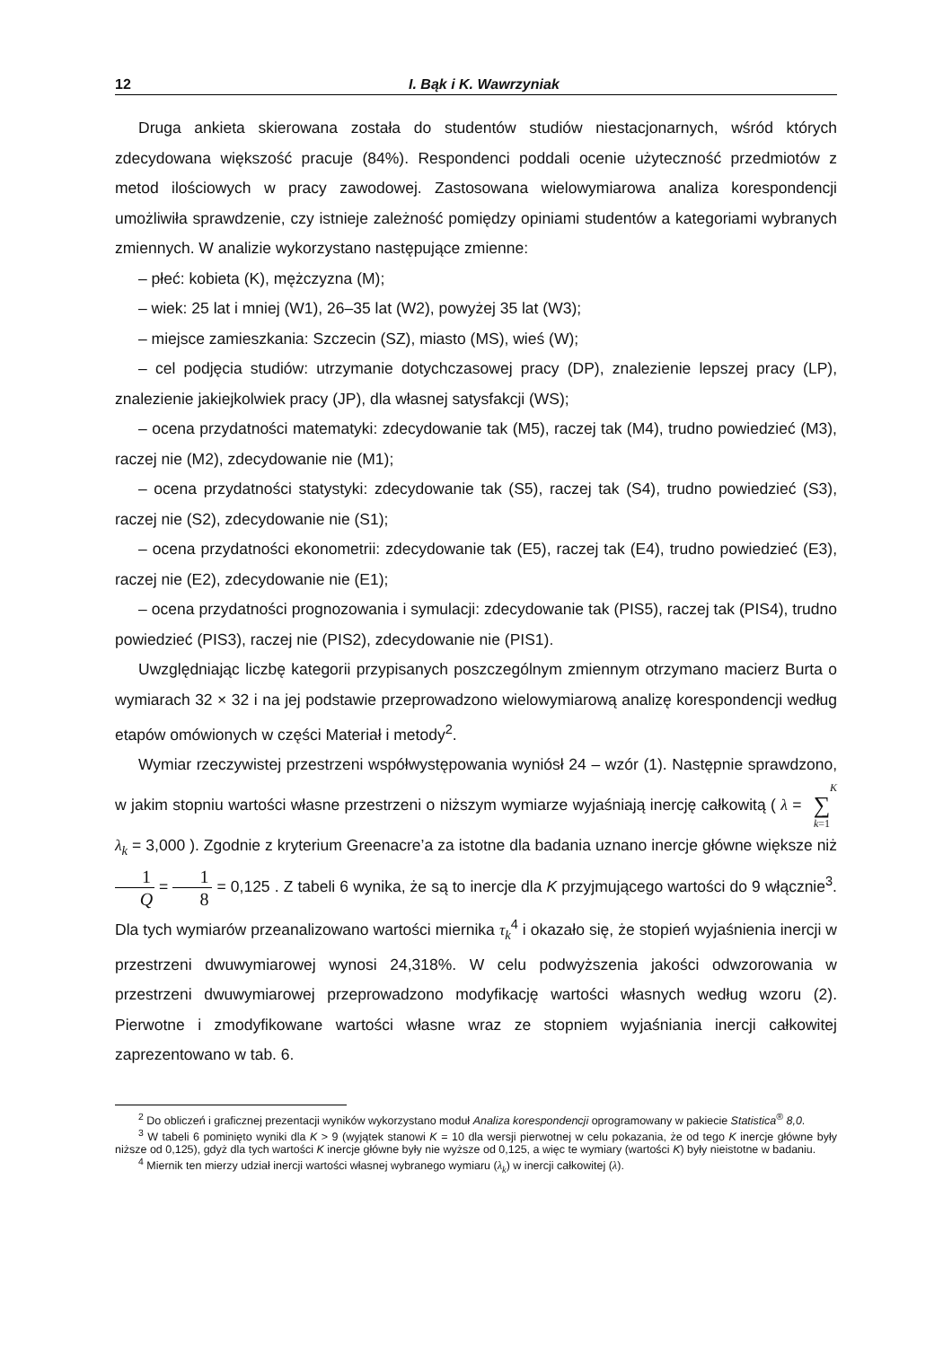12 I. Bąk i K. Wawrzyniak
Druga ankieta skierowana została do studentów studiów niestacjonarnych, wśród których zdecydowana większość pracuje (84%). Respondenci poddali ocenie użyteczność przedmiotów z metod ilościowych w pracy zawodowej. Zastosowana wielowymiarowa analiza korespondencji umożliwiła sprawdzenie, czy istnieje zależność pomiędzy opiniami studentów a kategoriami wybranych zmiennych. W analizie wykorzystano następujące zmienne:
– płeć: kobieta (K), mężczyzna (M);
– wiek: 25 lat i mniej (W1), 26–35 lat (W2), powyżej 35 lat (W3);
– miejsce zamieszkania: Szczecin (SZ), miasto (MS), wieś (W);
– cel podjęcia studiów: utrzymanie dotychczasowej pracy (DP), znalezienie lepszej pracy (LP), znalezienie jakiejkolwiek pracy (JP), dla własnej satysfakcji (WS);
– ocena przydatności matematyki: zdecydowanie tak (M5), raczej tak (M4), trudno powiedzieć (M3), raczej nie (M2), zdecydowanie nie (M1);
– ocena przydatności statystyki: zdecydowanie tak (S5), raczej tak (S4), trudno powiedzieć (S3), raczej nie (S2), zdecydowanie nie (S1);
– ocena przydatności ekonometrii: zdecydowanie tak (E5), raczej tak (E4), trudno powiedzieć (E3), raczej nie (E2), zdecydowanie nie (E1);
– ocena przydatności prognozowania i symulacji: zdecydowanie tak (PIS5), raczej tak (PIS4), trudno powiedzieć (PIS3), raczej nie (PIS2), zdecydowanie nie (PIS1).
Uwzględniając liczbę kategorii przypisanych poszczególnym zmiennym otrzymano macierz Burta o wymiarach 32 × 32 i na jej podstawie przeprowadzono wielowymiarową analizę korespondencji według etapów omówionych w części Materiał i metody<sup>2</sup>.
Wymiar rzeczywistej przestrzeni współwystępowania wyniósł 24 – wzór (1). Następnie sprawdzono, w jakim stopniu wartości własne przestrzeni o niższym wymiarze wyjaśniają inercję całkowitą ( λ = K
∑
k=1 λ<sub>k</sub> = 3,000 ). Zgodnie z kryterium Greenacre’a za istotne dla badania uznano inercje główne większe niż 1 Q = 1 8 = 0,125 . Z tabeli 6 wynika, że są to inercje dla K przyjmującego wartości do 9 włącznie<sup>3</sup>. Dla tych wymiarów przeanalizowano wartości miernika τ<sub>k</sub><sup>4</sup> i okazało się, że stopień wyjaśnienia inercji w przestrzeni dwuwymiarowej wynosi 24,318%. W celu podwyższenia jakości odwzorowania w przestrzeni dwuwymiarowej przeprowadzono modyfikację wartości własnych według wzoru (2). Pierwotne i zmodyfikowane wartości własne wraz ze stopniem wyjaśniania inercji całkowitej zaprezentowano w tab. 6.
<sup>2</sup> Do obliczeń i graficznej prezentacji wyników wykorzystano moduł Analiza korespondencji oprogramowany w pakiecie Statistica<sup>®</sup> 8,0.
<sup>3</sup> W tabeli 6 pominięto wyniki dla K > 9 (wyjątek stanowi K = 10 dla wersji pierwotnej w celu pokazania, że od tego K inercje główne były niższe od 0,125), gdyż dla tych wartości K inercje główne były nie wyższe od 0,125, a więc te wymiary (wartości K) były nieistotne w badaniu.
<sup>4</sup> Miernik ten mierzy udział inercji wartości własnej wybranego wymiaru (λ<sub>k</sub>) w inercji całkowitej (λ).